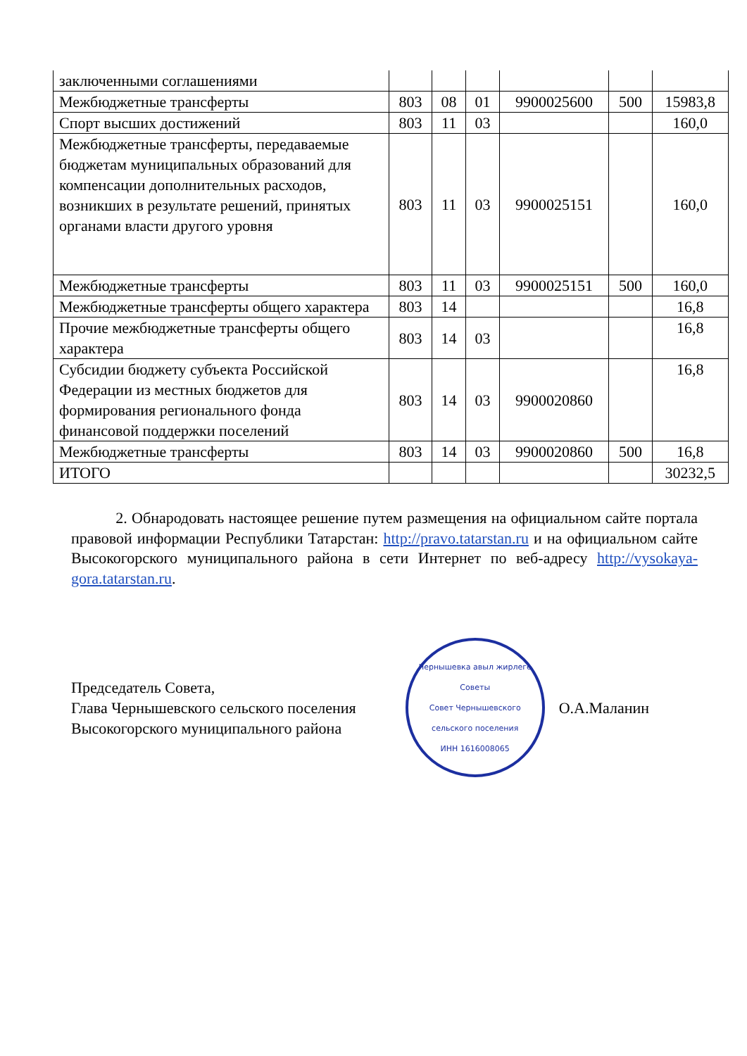| заключенными соглашениями | | | | | | |
| Межбюджетные трансферты | 803 | 08 | 01 | 9900025600 | 500 | 15983,8 |
| Спорт высших достижений | 803 | 11 | 03 | | | 160,0 |
| Межбюджетные трансферты, передаваемые бюджетам муниципальных образований для компенсации дополнительных расходов, возникших в результате решений, принятых органами власти другого уровня | 803 | 11 | 03 | 9900025151 | | 160,0 |
| Межбюджетные трансферты | 803 | 11 | 03 | 9900025151 | 500 | 160,0 |
| Межбюджетные трансферты общего характера | 803 | 14 | | | | 16,8 |
| Прочие межбюджетные трансферты общего характера | 803 | 14 | 03 | | | 16,8 |
| Субсидии бюджету субъекта Российской Федерации из местных бюджетов для формирования регионального фонда финансовой поддержки поселений | 803 | 14 | 03 | 9900020860 | | 16,8 |
| Межбюджетные трансферты | 803 | 14 | 03 | 9900020860 | 500 | 16,8 |
| ИТОГО | | | | | | 30232,5 |
2. Обнародовать настоящее решение путем размещения на официальном сайте портала правовой информации Республики Татарстан: http://pravo.tatarstan.ru и на официальном сайте Высокогорского муниципального района в сети Интернет по веб-адресу http://vysokaya-gora.tatarstan.ru.
Председатель Совета,
Глава Чернышевского сельского поселения
Высокогорского муниципального района
Чернышевка авыл жирлеге Советы
Совет Чернышевского сельского поселения
ИНН 1616008065
О.А.Маланин